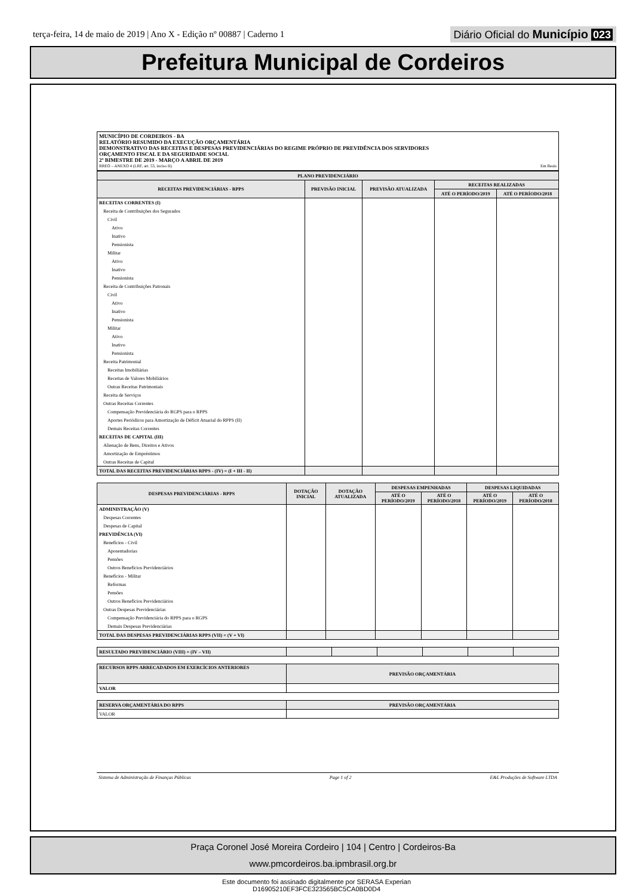terça-feira, 14 de maio de 2019 | Ano X - Edição nº 00887 | Caderno 1
Diário Oficial do Município 023
Prefeitura Municipal de Cordeiros
MUNICÍPIO DE CORDEIROS - BA
RELATÓRIO RESUMIDO DA EXECUÇÃO ORÇAMENTÁRIA
DEMONSTRATIVO DAS RECEITAS E DESPESAS PREVIDENCIÁRIAS DO REGIME PRÓPRIO DE PREVIDÊNCIA DOS SERVIDORES
ORÇAMENTO FISCAL E DA SEGURIDADE SOCIAL
2º BIMESTRE DE 2019 - MARÇO A ABRIL DE 2019
RREO – ANEXO 4 (LRF, art. 53, inciso II) Em Reais
| PLANO PREVIDENCIÁRIO | | | | |
| --- | --- | --- | --- | --- |
| RECEITAS PREVIDENCIÁRIAS - RPPS | PREVISÃO INICIAL | PREVISÃO ATUALIZADA | RECEITAS REALIZADAS | |
| | | | ATÉ O PERÍODO/2019 | ATÉ O PERÍODO/2018 |
| RECEITAS CORRENTES (I) | | | | |
| Receita de Contribuições dos Segurados | | | | |
| Civil | | | | |
| Ativo | | | | |
| Inativo | | | | |
| Pensionista | | | | |
| Militar | | | | |
| Ativo | | | | |
| Inativo | | | | |
| Pensionista | | | | |
| Receita de Contribuições Patronais | | | | |
| Civil | | | | |
| Ativo | | | | |
| Inativo | | | | |
| Pensionista | | | | |
| Militar | | | | |
| Ativo | | | | |
| Inativo | | | | |
| Pensionista | | | | |
| Receita Patrimonial | | | | |
| Receitas Imobiliárias | | | | |
| Receitas de Valores Mobiliários | | | | |
| Outras Receitas Patrimoniais | | | | |
| Receita de Serviços | | | | |
| Outras Receitas Correntes | | | | |
| Compensação Previdenciária do RGPS para o RPPS | | | | |
| Aportes Periódicos para Amortização de Déficit Atuarial do RPPS (II) | | | | |
| Demais Receitas Correntes | | | | |
| RECEITAS DE CAPITAL (III) | | | | |
| Alienação de Bens, Direitos e Ativos | | | | |
| Amortização de Empréstimos | | | | |
| Outras Receitas de Capital | | | | |
| TOTAL DAS RECEITAS PREVIDENCIÁRIAS RPPS - (IV) = (I + III - II) | | | | |
| DESPESAS PREVIDENCIÁRIAS - RPPS | DOTAÇÃO INICIAL | DOTAÇÃO ATUALIZADA | DESPESAS EMPENHADAS | | DESPESAS LIQUIDADAS | |
| --- | --- | --- | --- | --- | --- | --- |
| | | | ATÉ O PERÍODO/2019 | ATÉ O PERÍODO/2018 | ATÉ O PERÍODO/2019 | ATÉ O PERÍODO/2018 |
| ADMINISTRAÇÃO (V) | | | | | | |
| Despesas Correntes | | | | | | |
| Despesas de Capital | | | | | | |
| PREVIDÊNCIA (VI) | | | | | | |
| Benefícios - Civil | | | | | | |
| Aposentadorias | | | | | | |
| Pensões | | | | | | |
| Outros Benefícios Previdenciários | | | | | | |
| Benefícios - Militar | | | | | | |
| Reformas | | | | | | |
| Pensões | | | | | | |
| Outros Benefícios Previdenciários | | | | | | |
| Outras Despesas Previdenciárias | | | | | | |
| Compensação Previdenciária do RPPS para o RGPS | | | | | | |
| Demais Despesas Previdenciárias | | | | | | |
| TOTAL DAS DESPESAS PREVIDENCIÁRIAS RPPS (VII) = (V + VI) | | | | | | |
| RESULTADO PREVIDENCIÁRIO (VIII) = (IV – VII) | | | | | | |
| RECURSOS RPPS ARRECADADOS EM EXERCÍCIOS ANTERIORES | PREVISÃO ORÇAMENTÁRIA |
| --- | --- |
| VALOR | |
| RESERVA ORÇAMENTÁRIA DO RPPS | PREVISÃO ORÇAMENTÁRIA |
| --- | --- |
| VALOR | |
Sistema de Administração de Finanças Públicas Page 1 of 2 E&L Produções de Software LTDA
Praça Coronel José Moreira Cordeiro | 104 | Centro | Cordeiros-Ba
www.pmcordeiros.ba.ipmbrasil.org.br
Este documento foi assinado digitalmente por SERASA Experian
D16905210EF3FCE323565BC5CA0BD0D4